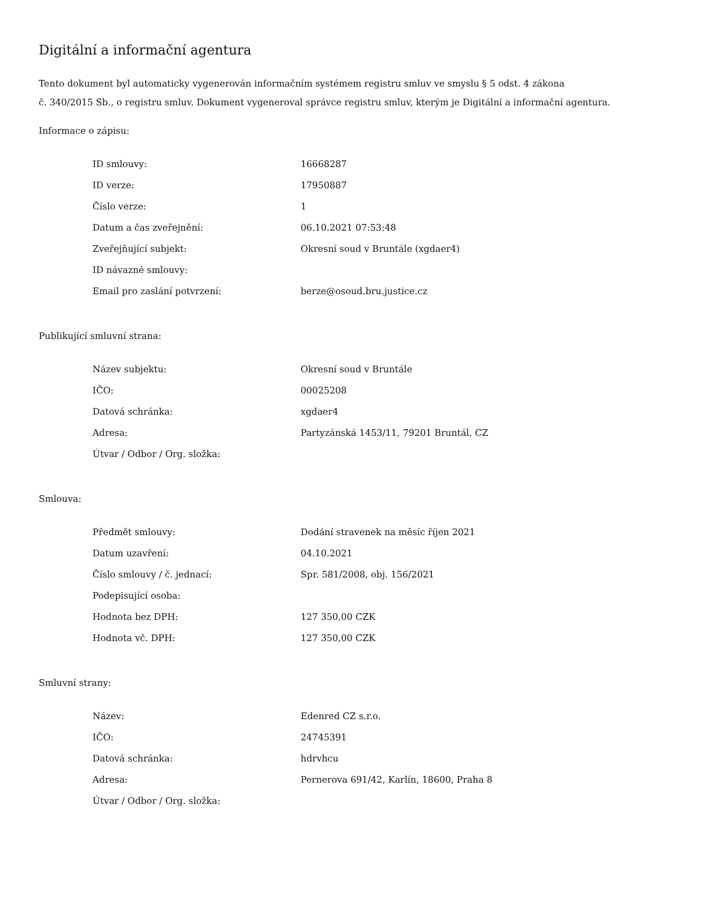Digitální a informační agentura
Tento dokument byl automaticky vygenerován informačním systémem registru smluv ve smyslu § 5 odst. 4 zákona
č. 340/2015 Sb., o registru smluv. Dokument vygeneroval správce registru smluv, kterým je Digitální a informační agentura.
Informace o zápisu:
| ID smlouvy: | 16668287 |
| ID verze: | 17950887 |
| Číslo verze: | 1 |
| Datum a čas zveřejnění: | 06.10.2021 07:53:48 |
| Zveřejňující subjekt: | Okresní soud v Bruntále (xgdaer4) |
| ID návazné smlouvy: | |
| Email pro zaslání potvrzení: | berze@osoud.bru.justice.cz |
Publikující smluvní strana:
| Název subjektu: | Okresní soud v Bruntále |
| IČO: | 00025208 |
| Datová schránka: | xgdaer4 |
| Adresa: | Partyzánská 1453/11, 79201 Bruntál, CZ |
| Útvar / Odbor / Org. složka: | |
Smlouva:
| Předmět smlouvy: | Dodání stravenek na měsíc říjen 2021 |
| Datum uzavření: | 04.10.2021 |
| Číslo smlouvy / č. jednací: | Spr. 581/2008, obj. 156/2021 |
| Podepisující osoba: | |
| Hodnota bez DPH: | 127 350,00 CZK |
| Hodnota vč. DPH: | 127 350,00 CZK |
Smluvní strany:
| Název: | Edenred CZ s.r.o. |
| IČO: | 24745391 |
| Datová schránka: | hdrvhcu |
| Adresa: | Pernerova 691/42, Karlín, 18600, Praha 8 |
| Útvar / Odbor / Org. složka: | |